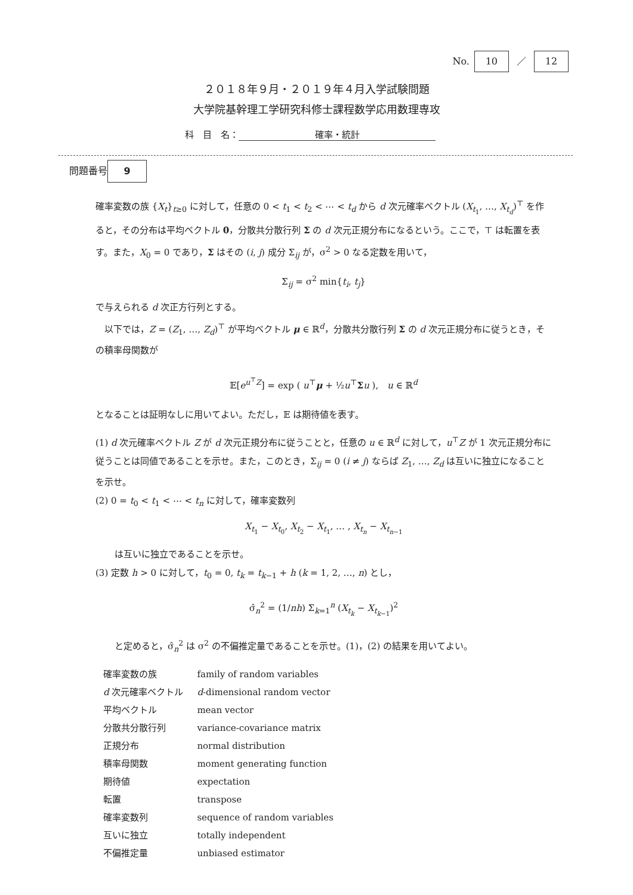No. 10 ／ 12
２０１８年９月・２０１９年４月入学試験問題
大学院基幹理工学研究科修士課程数学応用数理専攻
科　目　名： 確率・統計
問題番号 9
確率変数の族 {X<sub>t</sub>}<sub>t≥0</sub> に対して，任意の 0 < t<sub>1</sub> < t<sub>2</sub> < ⋯ < t<sub>d</sub> から d 次元確率ベクトル (X<sub>t<sub>1</sub></sub>, …, X<sub>t<sub>d</sub></sub>)<sup>⊤</sup> を作ると，その分布は平均ベクトル 0，分散共分散行列 Σ の d 次元正規分布になるという。ここで，⊤ は転置を表す。また，X<sub>0</sub> = 0 であり，Σ はその (i, j) 成分 Σ<sub>ij</sub> が，σ<sup>2</sup> > 0 なる定数を用いて，
Σ<sub>ij</sub> = σ<sup>2</sup> min{t<sub>i</sub>, t<sub>j</sub>}
で与えられる d 次正方行列とする。
　以下では，Z = (Z<sub>1</sub>, …, Z<sub>d</sub>)<sup>⊤</sup> が平均ベクトル μ ∈ ℝ<sup>d</sup>，分散共分散行列 Σ の d 次元正規分布に従うとき，その積率母関数が
𝔼[e<sup>u<sup>⊤</sup>Z</sup>] = exp ( u<sup>⊤</sup>μ + ½u<sup>⊤</sup>Σu ),　u ∈ ℝ<sup>d</sup>
となることは証明なしに用いてよい。ただし，𝔼 は期待値を表す。
(1) d 次元確率ベクトル Z が d 次元正規分布に従うことと，任意の u ∈ ℝ<sup>d</sup> に対して，u<sup>⊤</sup>Z が 1 次元正規分布に従うことは同値であることを示せ。また，このとき，Σ<sub>ij</sub> = 0 (i ≠ j) ならば Z<sub>1</sub>, …, Z<sub>d</sub> は互いに独立になることを示せ。
(2) 0 = t<sub>0</sub> < t<sub>1</sub> < ⋯ < t<sub>n</sub> に対して，確率変数列
X<sub>t<sub>1</sub></sub> − X<sub>t<sub>0</sub></sub>, X<sub>t<sub>2</sub></sub> − X<sub>t<sub>1</sub></sub>, … , X<sub>t<sub>n</sub></sub> − X<sub>t<sub>n−1</sub></sub>
は互いに独立であることを示せ。
(3) 定数 h > 0 に対して，t<sub>0</sub> = 0, t<sub>k</sub> = t<sub>k−1</sub> + h (k = 1, 2, …, n) とし，
σ̂<sub>n</sub><sup>2</sup> = (1/nh) Σ<sub>k=1</sub><sup>n</sup> (X<sub>t<sub>k</sub></sub> − X<sub>t<sub>k−1</sub></sub>)<sup>2</sup>
と定めると，σ̂<sub>n</sub><sup>2</sup> は σ<sup>2</sup> の不偏推定量であることを示せ。(1)，(2) の結果を用いてよい。
| 確率変数の族 | family of random variables |
| d 次元確率ベクトル | d -dimensional random vector |
| 平均ベクトル | mean vector |
| 分散共分散行列 | variance-covariance matrix |
| 正規分布 | normal distribution |
| 積率母関数 | moment generating function |
| 期待値 | expectation |
| 転置 | transpose |
| 確率変数列 | sequence of random variables |
| 互いに独立 | totally independent |
| 不偏推定量 | unbiased estimator |